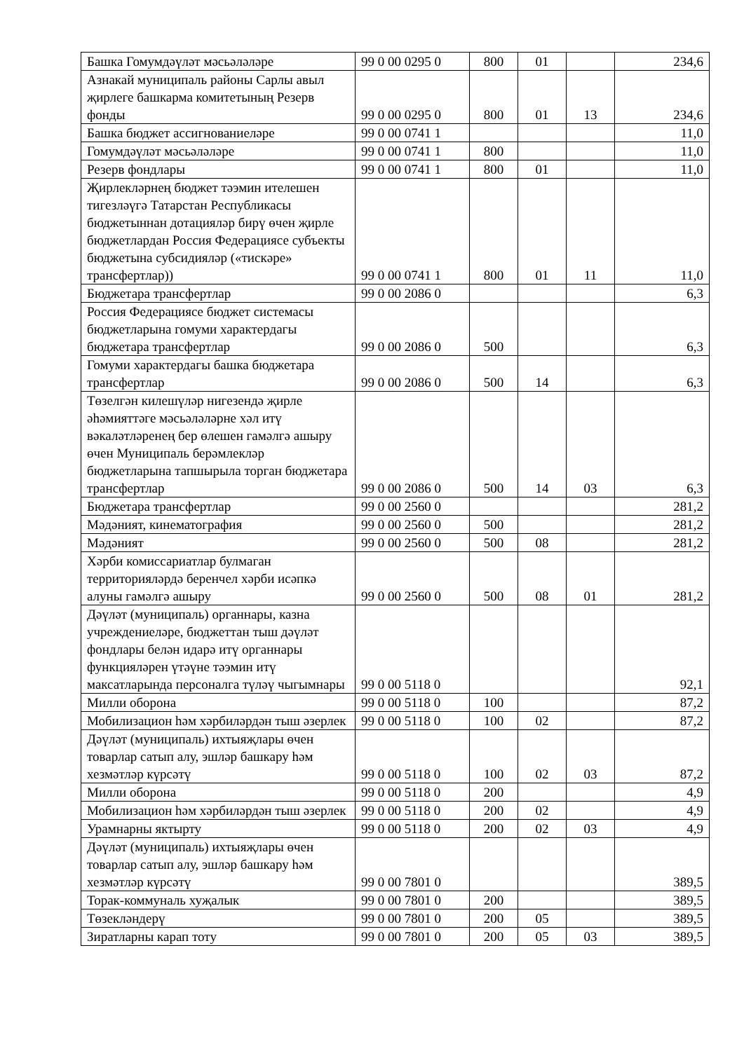| Башка Гомумдәүләт мәсьәләләре | 99 0 00 0295 0 | 800 | 01 | | 234,6 |
| Азнакай муниципаль районы Сарлы авыл җирлеге башкарма комитетының Резерв фонды | 99 0 00 0295 0 | 800 | 01 | 13 | 234,6 |
| Башка бюджет ассигнованиеләре | 99 0 00 0741 1 | | | | 11,0 |
| Гомумдәүләт мәсьәләләре | 99 0 00 0741 1 | 800 | | | 11,0 |
| Резерв фондлары | 99 0 00 0741 1 | 800 | 01 | | 11,0 |
| Җирлекләрнең бюджет тәэмин ителешен тигезләүгә Татарстан Республикасы бюджетыннан дотацияләр бирү өчен җирле бюджетлардан Россия Федерациясе субъекты бюджетына субсидияләр («тискәре» трансфертлар)) | 99 0 00 0741 1 | 800 | 01 | 11 | 11,0 |
| Бюджетара трансфертлар | 99 0 00 2086 0 | | | | 6,3 |
| Россия Федерациясе бюджет системасы бюджетларына гомуми характердагы бюджетара трансфертлар | 99 0 00 2086 0 | 500 | | | 6,3 |
| Гомуми характердагы башка бюджетара трансфертлар | 99 0 00 2086 0 | 500 | 14 | | 6,3 |
| Төзелгән килешүләр нигезендә җирле әһәмияттәге мәсьәләләрне хәл итү вәкаләтләренең бер өлешен гамәлгә ашыру өчен Муниципаль берәмлекләр бюджетларына тапшырыла торган бюджетара трансфертлар | 99 0 00 2086 0 | 500 | 14 | 03 | 6,3 |
| Бюджетара трансфертлар | 99 0 00 2560 0 | | | | 281,2 |
| Мәдәният, кинематография | 99 0 00 2560 0 | 500 | | | 281,2 |
| Мәдәният | 99 0 00 2560 0 | 500 | 08 | | 281,2 |
| Хәрби комиссариатлар булмаган территорияләрдә беренчел хәрби исәпкә алуны гамәлгә ашыру | 99 0 00 2560 0 | 500 | 08 | 01 | 281,2 |
| Дәүләт (муниципаль) органнары, казна учреждениеләре, бюджеттан тыш дәүләт фондлары белән идарә итү органнары функцияләрен үтәүне тәэмин итү максатларында персоналга түләү чыгымнары | 99 0 00 5118 0 | | | | 92,1 |
| Милли оборона | 99 0 00 5118 0 | 100 | | | 87,2 |
| Мобилизацион һәм хәрбиләрдән тыш әзерлек | 99 0 00 5118 0 | 100 | 02 | | 87,2 |
| Дәүләт (муниципаль) ихтыяҗлары өчен товарлар сатып алу, эшләр башкару һәм хезмәтләр күрсәтү | 99 0 00 5118 0 | 100 | 02 | 03 | 87,2 |
| Милли оборона | 99 0 00 5118 0 | 200 | | | 4,9 |
| Мобилизацион һәм хәрбиләрдән тыш әзерлек | 99 0 00 5118 0 | 200 | 02 | | 4,9 |
| Урамнарны яктырту | 99 0 00 5118 0 | 200 | 02 | 03 | 4,9 |
| Дәүләт (муниципаль) ихтыяҗлары өчен товарлар сатып алу, эшләр башкару һәм хезмәтләр күрсәтү | 99 0 00 7801 0 | | | | 389,5 |
| Торак-коммуналь хуҗалык | 99 0 00 7801 0 | 200 | | | 389,5 |
| Төзекләндерү | 99 0 00 7801 0 | 200 | 05 | | 389,5 |
| Зиратларны карап тоту | 99 0 00 7801 0 | 200 | 05 | 03 | 389,5 |